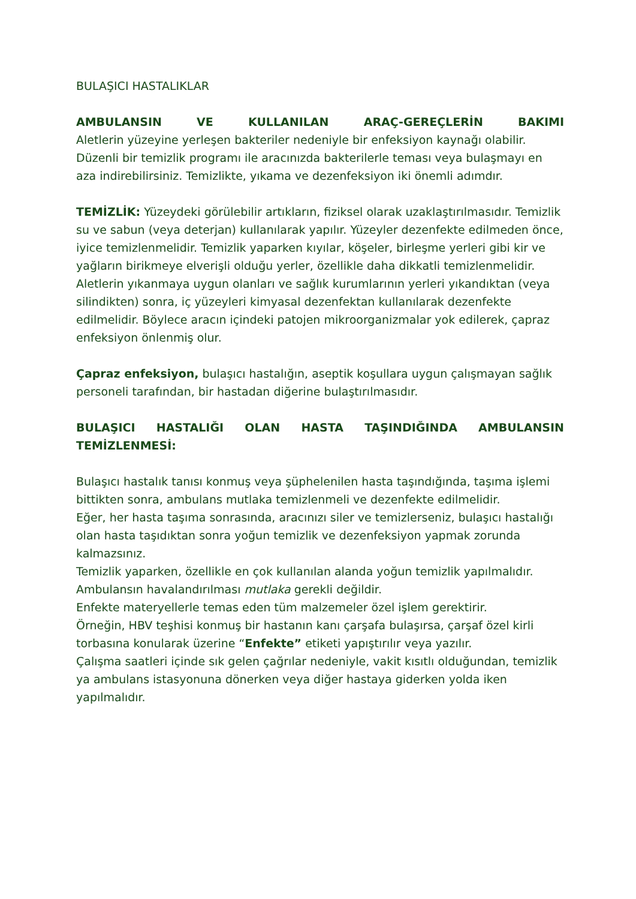BULAŞICI HASTALIKLAR
AMBULANSIN VE KULLANILAN ARAÇ-GEREÇLERİN BAKIMI
Aletlerin yüzeyine yerleşen bakteriler nedeniyle bir enfeksiyon kaynağı olabilir. Düzenli bir temizlik programı ile aracınızda bakterilerle teması veya bulaşmayı en aza indirebilirsiniz. Temizlikte, yıkama ve dezenfeksiyon iki önemli adımdır.
TEMİZLİK: Yüzeydeki görülebilir artıkların, fiziksel olarak uzaklaştırılmasıdır. Temizlik su ve sabun (veya deterjan) kullanılarak yapılır. Yüzeyler dezenfekte edilmeden önce, iyice temizlenmelidir. Temizlik yaparken kıyılar, köşeler, birleşme yerleri gibi kir ve yağların birikmeye elverişli olduğu yerler, özellikle daha dikkatli temizlenmelidir.
Aletlerin yıkanmaya uygun olanları ve sağlık kurumlarının yerleri yıkandıktan (veya silindikten) sonra, iç yüzeyleri kimyasal dezenfektan kullanılarak dezenfekte edilmelidir. Böylece aracın içindeki patojen mikroorganizmalar yok edilerek, çapraz enfeksiyon önlenmiş olur.
Çapraz enfeksiyon, bulaşıcı hastalığın, aseptik koşullara uygun çalışmayan sağlık personeli tarafından, bir hastadan diğerine bulaştırılmasıdır.
BULAŞICI HASTALIĞI OLAN HASTA TAŞINDIĞINDA AMBULANSIN
TEMİZLENMESİ:
Bulaşıcı hastalık tanısı konmuş veya şüphelenilen hasta taşındığında, taşıma işlemi bittikten sonra, ambulans mutlaka temizlenmeli ve dezenfekte edilmelidir.
Eğer, her hasta taşıma sonrasında, aracınızı siler ve temizlerseniz, bulaşıcı hastalığı olan hasta taşıdıktan sonra yoğun temizlik ve dezenfeksiyon yapmak zorunda kalmazsınız.
Temizlik yaparken, özellikle en çok kullanılan alanda yoğun temizlik yapılmalıdır.
Ambulansın havalandırılması mutlaka gerekli değildir.
Enfekte materyellerle temas eden tüm malzemeler özel işlem gerektirir.
Örneğin, HBV teşhisi konmuş bir hastanın kanı çarşafa bulaşırsa, çarşaf özel kirli torbasına konularak üzerine “Enfekte” etiketi yapıştırılır veya yazılır.
Çalışma saatleri içinde sık gelen çağrılar nedeniyle, vakit kısıtlı olduğundan, temizlik ya ambulans istasyonuna dönerken veya diğer hastaya giderken yolda iken yapılmalıdır.